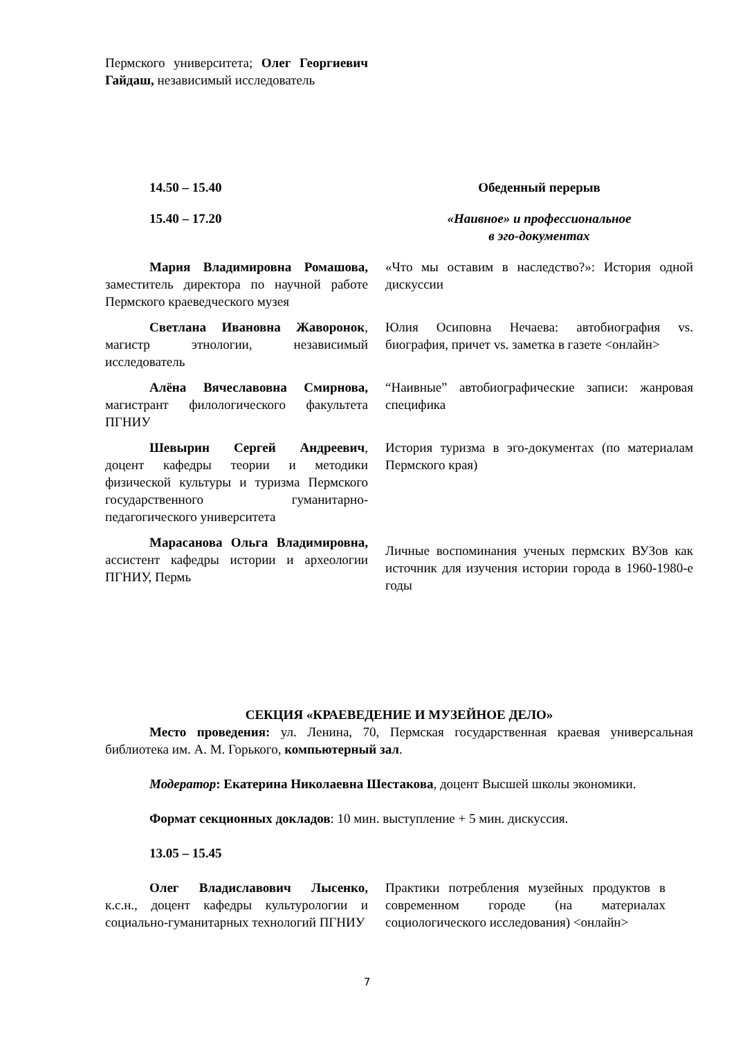| Пермского университета; Олег Георгиевич Гайдаш, независимый исследователь | |
| 14.50 – 15.40 | Обеденный перерыв |
| 15.40 – 17.20 | «Наивное» и профессиональное в эго-документах |
| Мария Владимировна Ромашова, заместитель директора по научной работе Пермского краеведческого музея | «Что мы оставим в наследство?»: История одной дискуссии |
| Светлана Ивановна Жаворонок , магистр этнологии, независимый исследователь | Юлия Осиповна Нечаева: автобиография vs. биография, причет vs. заметка в газете <онлайн> |
| Алёна Вячеславовна Смирнова, магистрант филологического факультета ПГНИУ | “Наивные” автобиографические записи: жанровая специфика |
| Шевырин Сергей Андреевич , доцент кафедры теории и методики физической культуры и туризма Пермского государственного гуманитарно-педагогического университета | История туризма в эго-документах (по материалам Пермского края) |
| Марасанова Ольга Владимировна, ассистент кафедры истории и археологии ПГНИУ, Пермь | Личные воспоминания ученых пермских ВУЗов как источник для изучения истории города в 1960-1980-е годы |
СЕКЦИЯ «КРАЕВЕДЕНИЕ И МУЗЕЙНОЕ ДЕЛО»
Место проведения: ул. Ленина, 70, Пермская государственная краевая универсальная библиотека им. А. М. Горького, компьютерный зал.
Модератор: Екатерина Николаевна Шестакова, доцент Высшей школы экономики.
Формат секционных докладов: 10 мин. выступление + 5 мин. дискуссия.
13.05 – 15.45
| Олег Владиславович Лысенко, к.с.н., доцент кафедры культурологии и социально-гуманитарных технологий ПГНИУ | Практики потребления музейных продуктов в современном городе (на материалах социологического исследования) <онлайн> |
7